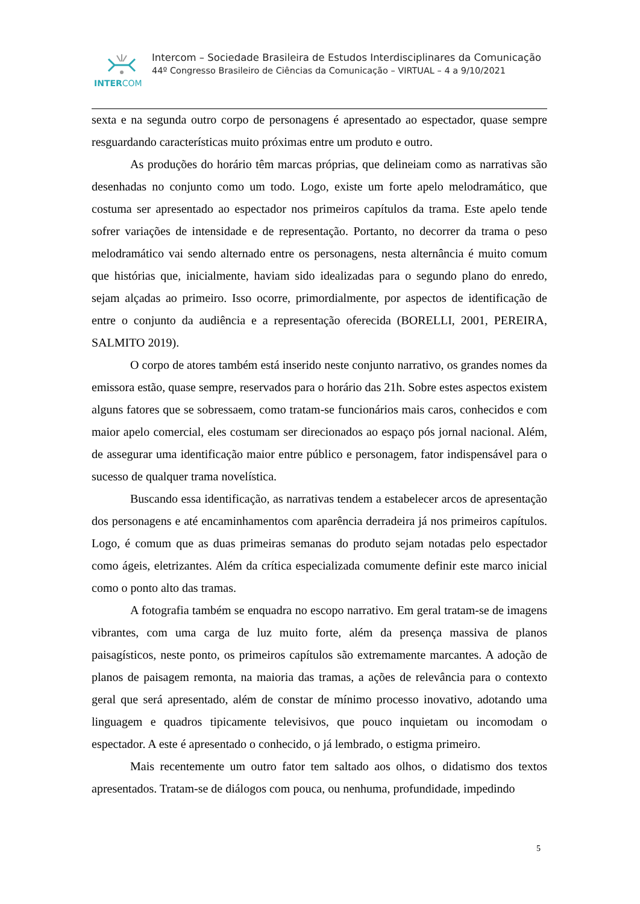INTERCOM
Intercom – Sociedade Brasileira de Estudos Interdisciplinares da Comunicação
44º Congresso Brasileiro de Ciências da Comunicação – VIRTUAL – 4 a 9/10/2021
sexta e na segunda outro corpo de personagens é apresentado ao espectador, quase sempre resguardando características muito próximas entre um produto e outro.
As produções do horário têm marcas próprias, que delineiam como as narrativas são desenhadas no conjunto como um todo. Logo, existe um forte apelo melodramático, que costuma ser apresentado ao espectador nos primeiros capítulos da trama. Este apelo tende sofrer variações de intensidade e de representação. Portanto, no decorrer da trama o peso melodramático vai sendo alternado entre os personagens, nesta alternância é muito comum que histórias que, inicialmente, haviam sido idealizadas para o segundo plano do enredo, sejam alçadas ao primeiro. Isso ocorre, primordialmente, por aspectos de identificação de entre o conjunto da audiência e a representação oferecida (BORELLI, 2001, PEREIRA, SALMITO 2019).
O corpo de atores também está inserido neste conjunto narrativo, os grandes nomes da emissora estão, quase sempre, reservados para o horário das 21h. Sobre estes aspectos existem alguns fatores que se sobressaem, como tratam-se funcionários mais caros, conhecidos e com maior apelo comercial, eles costumam ser direcionados ao espaço pós jornal nacional. Além, de assegurar uma identificação maior entre público e personagem, fator indispensável para o sucesso de qualquer trama novelística.
Buscando essa identificação, as narrativas tendem a estabelecer arcos de apresentação dos personagens e até encaminhamentos com aparência derradeira já nos primeiros capítulos. Logo, é comum que as duas primeiras semanas do produto sejam notadas pelo espectador como ágeis, eletrizantes. Além da crítica especializada comumente definir este marco inicial como o ponto alto das tramas.
A fotografia também se enquadra no escopo narrativo. Em geral tratam-se de imagens vibrantes, com uma carga de luz muito forte, além da presença massiva de planos paisagísticos, neste ponto, os primeiros capítulos são extremamente marcantes. A adoção de planos de paisagem remonta, na maioria das tramas, a ações de relevância para o contexto geral que será apresentado, além de constar de mínimo processo inovativo, adotando uma linguagem e quadros tipicamente televisivos, que pouco inquietam ou incomodam o espectador. A este é apresentado o conhecido, o já lembrado, o estigma primeiro.
Mais recentemente um outro fator tem saltado aos olhos, o didatismo dos textos apresentados. Tratam-se de diálogos com pouca, ou nenhuma, profundidade, impedindo
5